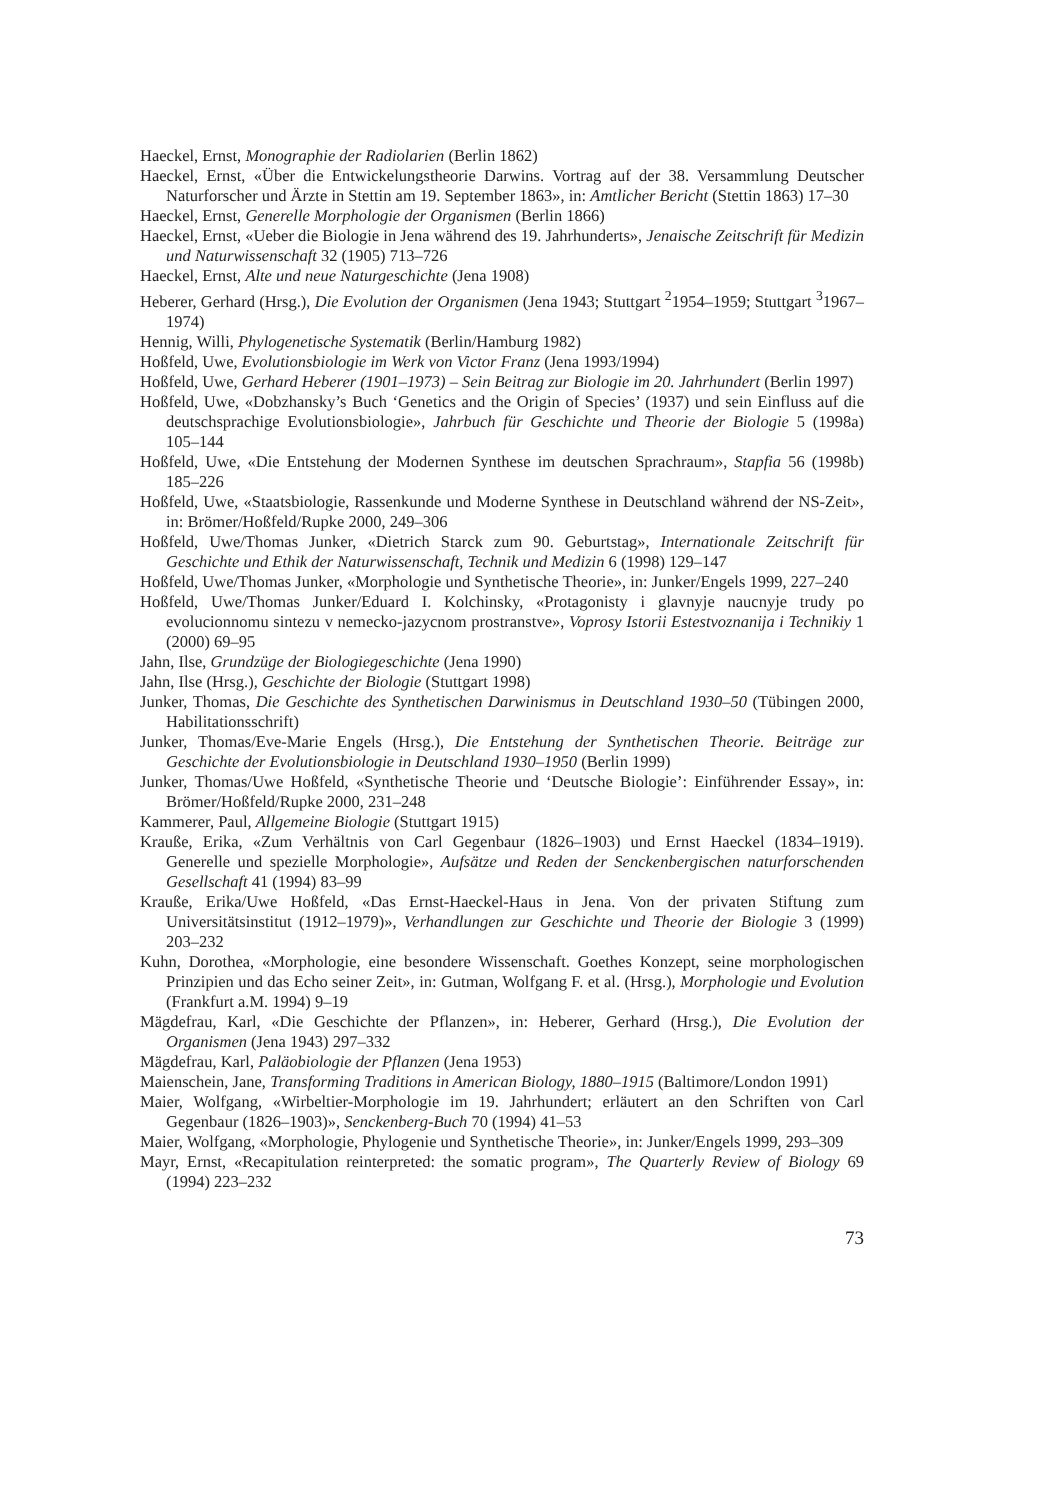Haeckel, Ernst, Monographie der Radiolarien (Berlin 1862)
Haeckel, Ernst, «Über die Entwickelungstheorie Darwins. Vortrag auf der 38. Versammlung Deutscher Naturforscher und Ärzte in Stettin am 19. September 1863», in: Amtlicher Bericht (Stettin 1863) 17–30
Haeckel, Ernst, Generelle Morphologie der Organismen (Berlin 1866)
Haeckel, Ernst, «Ueber die Biologie in Jena während des 19. Jahrhunderts», Jenaische Zeitschrift für Medizin und Naturwissenschaft 32 (1905) 713–726
Haeckel, Ernst, Alte und neue Naturgeschichte (Jena 1908)
Heberer, Gerhard (Hrsg.), Die Evolution der Organismen (Jena 1943; Stuttgart <sup>2</sup>1954–1959; Stuttgart <sup>3</sup>1967–1974)
Hennig, Willi, Phylogenetische Systematik (Berlin/Hamburg 1982)
Hoßfeld, Uwe, Evolutionsbiologie im Werk von Victor Franz (Jena 1993/1994)
Hoßfeld, Uwe, Gerhard Heberer (1901–1973) – Sein Beitrag zur Biologie im 20. Jahrhundert (Berlin 1997)
Hoßfeld, Uwe, «Dobzhansky’s Buch ‘Genetics and the Origin of Species’ (1937) und sein Einfluss auf die deutschsprachige Evolutionsbiologie», Jahrbuch für Geschichte und Theorie der Biologie 5 (1998a) 105–144
Hoßfeld, Uwe, «Die Entstehung der Modernen Synthese im deutschen Sprachraum», Stapfia 56 (1998b) 185–226
Hoßfeld, Uwe, «Staatsbiologie, Rassenkunde und Moderne Synthese in Deutschland während der NS-Zeit», in: Brömer/Hoßfeld/Rupke 2000, 249–306
Hoßfeld, Uwe/Thomas Junker, «Dietrich Starck zum 90. Geburtstag», Internationale Zeitschrift für Geschichte und Ethik der Naturwissenschaft, Technik und Medizin 6 (1998) 129–147
Hoßfeld, Uwe/Thomas Junker, «Morphologie und Synthetische Theorie», in: Junker/Engels 1999, 227–240
Hoßfeld, Uwe/Thomas Junker/Eduard I. Kolchinsky, «Protagonisty i glavnyje naucnyje trudy po evolucionnomu sintezu v nemecko-jazycnom prostranstve», Voprosy Istorii Estestvoznanija i Technikiy 1 (2000) 69–95
Jahn, Ilse, Grundzüge der Biologiegeschichte (Jena 1990)
Jahn, Ilse (Hrsg.), Geschichte der Biologie (Stuttgart 1998)
Junker, Thomas, Die Geschichte des Synthetischen Darwinismus in Deutschland 1930–50 (Tübingen 2000, Habilitationsschrift)
Junker, Thomas/Eve-Marie Engels (Hrsg.), Die Entstehung der Synthetischen Theorie. Beiträge zur Geschichte der Evolutionsbiologie in Deutschland 1930–1950 (Berlin 1999)
Junker, Thomas/Uwe Hoßfeld, «Synthetische Theorie und ‘Deutsche Biologie’: Einführender Essay», in: Brömer/Hoßfeld/Rupke 2000, 231–248
Kammerer, Paul, Allgemeine Biologie (Stuttgart 1915)
Krauße, Erika, «Zum Verhältnis von Carl Gegenbaur (1826–1903) und Ernst Haeckel (1834–1919). Generelle und spezielle Morphologie», Aufsätze und Reden der Senckenbergischen naturforschenden Gesellschaft 41 (1994) 83–99
Krauße, Erika/Uwe Hoßfeld, «Das Ernst-Haeckel-Haus in Jena. Von der privaten Stiftung zum Universitätsinstitut (1912–1979)», Verhandlungen zur Geschichte und Theorie der Biologie 3 (1999) 203–232
Kuhn, Dorothea, «Morphologie, eine besondere Wissenschaft. Goethes Konzept, seine morphologischen Prinzipien und das Echo seiner Zeit», in: Gutman, Wolfgang F. et al. (Hrsg.), Morphologie und Evolution (Frankfurt a.M. 1994) 9–19
Mägdefrau, Karl, «Die Geschichte der Pflanzen», in: Heberer, Gerhard (Hrsg.), Die Evolution der Organismen (Jena 1943) 297–332
Mägdefrau, Karl, Paläobiologie der Pflanzen (Jena 1953)
Maienschein, Jane, Transforming Traditions in American Biology, 1880–1915 (Baltimore/London 1991)
Maier, Wolfgang, «Wirbeltier-Morphologie im 19. Jahrhundert; erläutert an den Schriften von Carl Gegenbaur (1826–1903)», Senckenberg-Buch 70 (1994) 41–53
Maier, Wolfgang, «Morphologie, Phylogenie und Synthetische Theorie», in: Junker/Engels 1999, 293–309
Mayr, Ernst, «Recapitulation reinterpreted: the somatic program», The Quarterly Review of Biology 69 (1994) 223–232
73